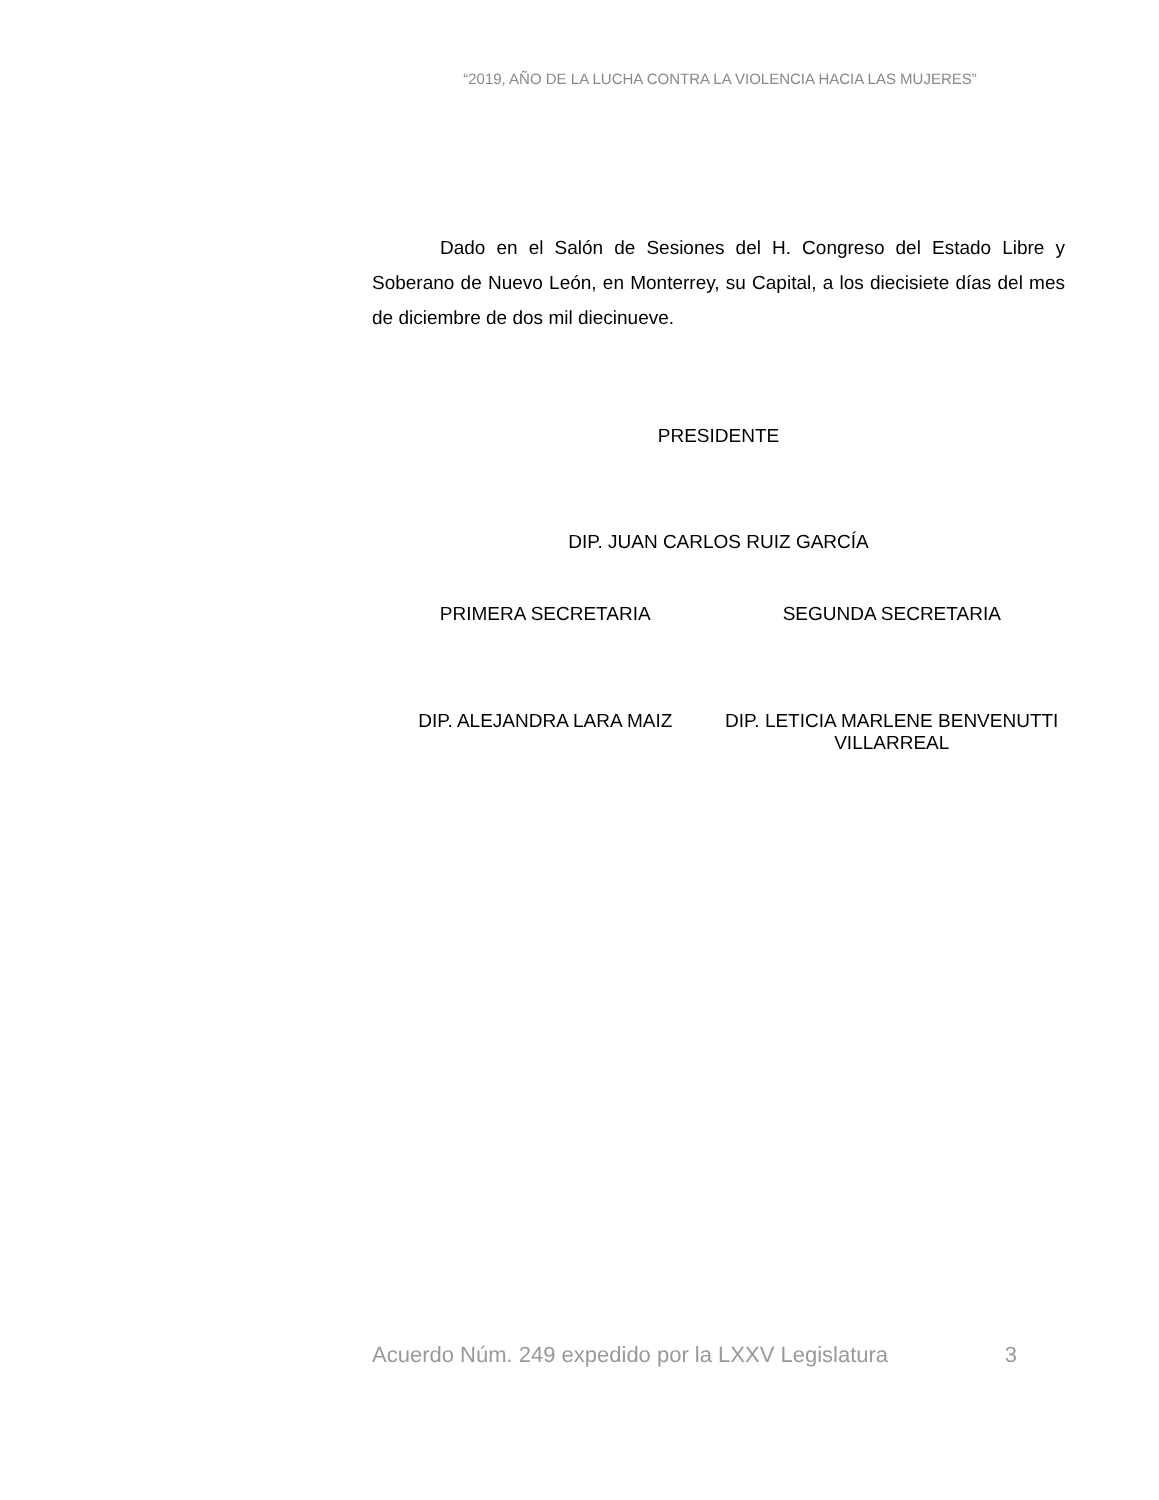“2019, AÑO DE LA LUCHA CONTRA LA VIOLENCIA HACIA LAS MUJERES”
Dado en el Salón de Sesiones del H. Congreso del Estado Libre y Soberano de Nuevo León, en Monterrey, su Capital, a los diecisiete días del mes de diciembre de dos mil diecinueve.
PRESIDENTE
DIP. JUAN CARLOS RUIZ GARCÍA
PRIMERA SECRETARIA SEGUNDA SECRETARIA
DIP. ALEJANDRA LARA MAIZ DIP. LETICIA MARLENE BENVENUTTI VILLARREAL
Acuerdo Núm. 249 expedido por la LXXV Legislatura 3